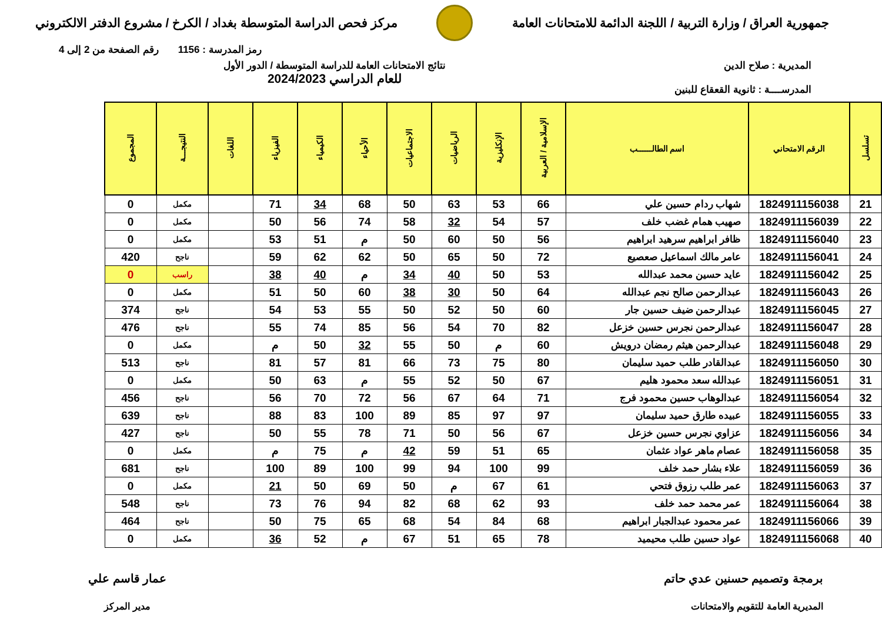جمهورية العراق / وزارة التربية / اللجنة الدائمة للامتحانات العامة
مركز فحص الدراسة المتوسطة بغداد / الكرخ / مشروع الدفتر الالكتروني
رمز المدرسة : 1156 رقم الصفحة من 2 إلى 4
المديرية : صلاح الدين
المدرســــة : ثانوية القعقاع للبنين
نتائج الامتحانات العامة للدراسة المتوسطة / الدور الأول
للعام الدراسي 2024/2023
| تسلسل | الرقم الامتحاني | اسم الطالــــــب | الإسلامية / العربية | الإنكليزية | الرياضيات | الاجتماعيات | الأحياء | الكيمياء | الفيزياء | اللغات | النتيجـــة | المجموع |
| --- | --- | --- | --- | --- | --- | --- | --- | --- | --- | --- | --- | --- |
| 21 | 1824911156038 | شهاب ردام حسين علي | 66 | 53 | 63 | 50 | 68 | 34 | 71 | | مكمل | 0 |
| 22 | 1824911156039 | صهيب همام غضب خلف | 57 | 54 | 32 | 58 | 74 | 56 | 50 | | مكمل | 0 |
| 23 | 1824911156040 | ظافر ابراهيم سرهيد ابراهيم | 56 | 50 | 60 | 50 | م | 51 | 53 | | مكمل | 0 |
| 24 | 1824911156041 | عامر مالك اسماعيل صعصيع | 72 | 50 | 65 | 50 | 62 | 62 | 59 | | ناجح | 420 |
| 25 | 1824911156042 | عايد حسين محمد عبدالله | 53 | 50 | 40 | 34 | م | 40 | 38 | | راسب | 0 |
| 26 | 1824911156043 | عبدالرحمن صالح نجم عبدالله | 64 | 50 | 30 | 38 | 60 | 50 | 51 | | مكمل | 0 |
| 27 | 1824911156045 | عبدالرحمن ضيف حسين جار | 60 | 50 | 52 | 50 | 55 | 53 | 54 | | ناجح | 374 |
| 28 | 1824911156047 | عبدالرحمن نجرس حسين خزعل | 82 | 70 | 54 | 56 | 85 | 74 | 55 | | ناجح | 476 |
| 29 | 1824911156048 | عبدالرحمن هيثم رمضان درويش | 60 | م | 50 | 55 | 32 | 50 | م | | مكمل | 0 |
| 30 | 1824911156050 | عبدالقادر طلب حميد سليمان | 80 | 75 | 73 | 66 | 81 | 57 | 81 | | ناجح | 513 |
| 31 | 1824911156051 | عبدالله سعد محمود هليم | 67 | 50 | 52 | 55 | م | 63 | 50 | | مكمل | 0 |
| 32 | 1824911156054 | عبدالوهاب حسين محمود فرج | 71 | 64 | 67 | 56 | 72 | 70 | 56 | | ناجح | 456 |
| 33 | 1824911156055 | عبيده طارق حميد سليمان | 97 | 97 | 85 | 89 | 100 | 83 | 88 | | ناجح | 639 |
| 34 | 1824911156056 | عزاوي نجرس حسين خزعل | 67 | 56 | 50 | 71 | 78 | 55 | 50 | | ناجح | 427 |
| 35 | 1824911156058 | عصام ماهر عواد عثمان | 65 | 51 | 59 | 42 | م | 75 | م | | مكمل | 0 |
| 36 | 1824911156059 | علاء بشار حمد خلف | 99 | 100 | 94 | 99 | 100 | 89 | 100 | | ناجح | 681 |
| 37 | 1824911156063 | عمر طلب رزوق فتحي | 61 | 67 | م | 50 | 69 | 50 | 21 | | مكمل | 0 |
| 38 | 1824911156064 | عمر محمد حمد خلف | 93 | 62 | 68 | 82 | 94 | 76 | 73 | | ناجح | 548 |
| 39 | 1824911156066 | عمر محمود عبدالجبار ابراهيم | 68 | 84 | 54 | 68 | 65 | 75 | 50 | | ناجح | 464 |
| 40 | 1824911156068 | عواد حسين طلب محيميد | 78 | 65 | 51 | 67 | م | 52 | 36 | | مكمل | 0 |
برمجة وتصميم حسنين عدي حاتم
المديرية العامة للتقويم والامتحانات
عمار قاسم علي
مدير المركز